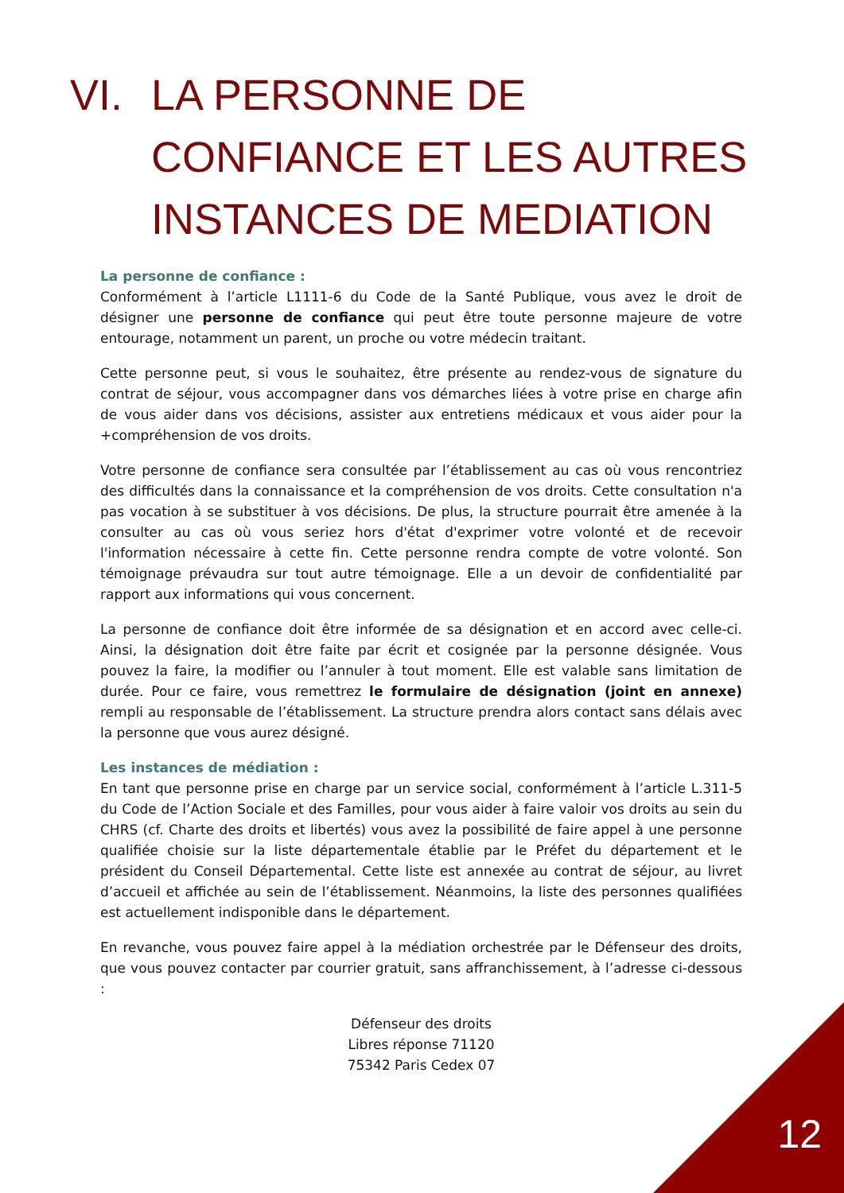VI. LA PERSONNE DE
CONFIANCE ET LES AUTRES
INSTANCES DE MEDIATION
La personne de confiance :
Conformément à l’article L1111-6 du Code de la Santé Publique, vous avez le droit de désigner une personne de confiance qui peut être toute personne majeure de votre entourage, notamment un parent, un proche ou votre médecin traitant.
Cette personne peut, si vous le souhaitez, être présente au rendez-vous de signature du contrat de séjour, vous accompagner dans vos démarches liées à votre prise en charge afin de vous aider dans vos décisions, assister aux entretiens médicaux et vous aider pour la +compréhension de vos droits.
Votre personne de confiance sera consultée par l’établissement au cas où vous rencontriez des difficultés dans la connaissance et la compréhension de vos droits. Cette consultation n'a pas vocation à se substituer à vos décisions. De plus, la structure pourrait être amenée à la consulter au cas où vous seriez hors d'état d'exprimer votre volonté et de recevoir l'information nécessaire à cette fin. Cette personne rendra compte de votre volonté. Son témoignage prévaudra sur tout autre témoignage. Elle a un devoir de confidentialité par rapport aux informations qui vous concernent.
La personne de confiance doit être informée de sa désignation et en accord avec celle-ci. Ainsi, la désignation doit être faite par écrit et cosignée par la personne désignée. Vous pouvez la faire, la modifier ou l’annuler à tout moment. Elle est valable sans limitation de durée. Pour ce faire, vous remettrez le formulaire de désignation (joint en annexe) rempli au responsable de l’établissement. La structure prendra alors contact sans délais avec la personne que vous aurez désigné.
Les instances de médiation :
En tant que personne prise en charge par un service social, conformément à l’article L.311-5 du Code de l’Action Sociale et des Familles, pour vous aider à faire valoir vos droits au sein du CHRS (cf. Charte des droits et libertés) vous avez la possibilité de faire appel à une personne qualifiée choisie sur la liste départementale établie par le Préfet du département et le président du Conseil Départemental. Cette liste est annexée au contrat de séjour, au livret d’accueil et affichée au sein de l’établissement. Néanmoins, la liste des personnes qualifiées est actuellement indisponible dans le département.
En revanche, vous pouvez faire appel à la médiation orchestrée par le Défenseur des droits, que vous pouvez contacter par courrier gratuit, sans affranchissement, à l’adresse ci-dessous :
Défenseur des droits
Libres réponse 71120
75342 Paris Cedex 07
12